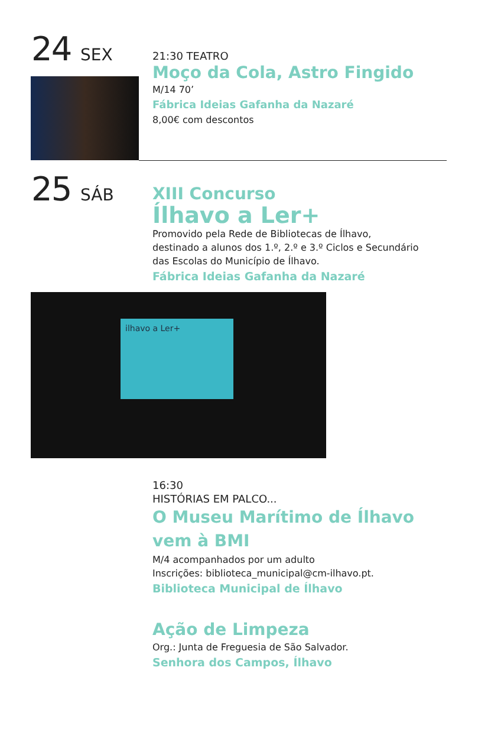24 SEX
21:30 TEATRO
Moço da Cola, Astro Fingido
M/14 70’
Fábrica Ideias Gafanha da Nazaré
8,00€ com descontos
25 SÁB
XIII Concurso
Ílhavo a Ler+
Promovido pela Rede de Bibliotecas de Ílhavo,
destinado a alunos dos 1.º, 2.º e 3.º Ciclos e Secundário
das Escolas do Município de Ílhavo.
Fábrica Ideias Gafanha da Nazaré
ilhavo a Ler+
16:30
HISTÓRIAS EM PALCO...
O Museu Marítimo de Ílhavo
vem à BMI
M/4 acompanhados por um adulto
Inscrições: biblioteca_municipal@cm-ilhavo.pt.
Biblioteca Municipal de Ílhavo
Ação de Limpeza
Org.: Junta de Freguesia de São Salvador.
Senhora dos Campos, Ílhavo